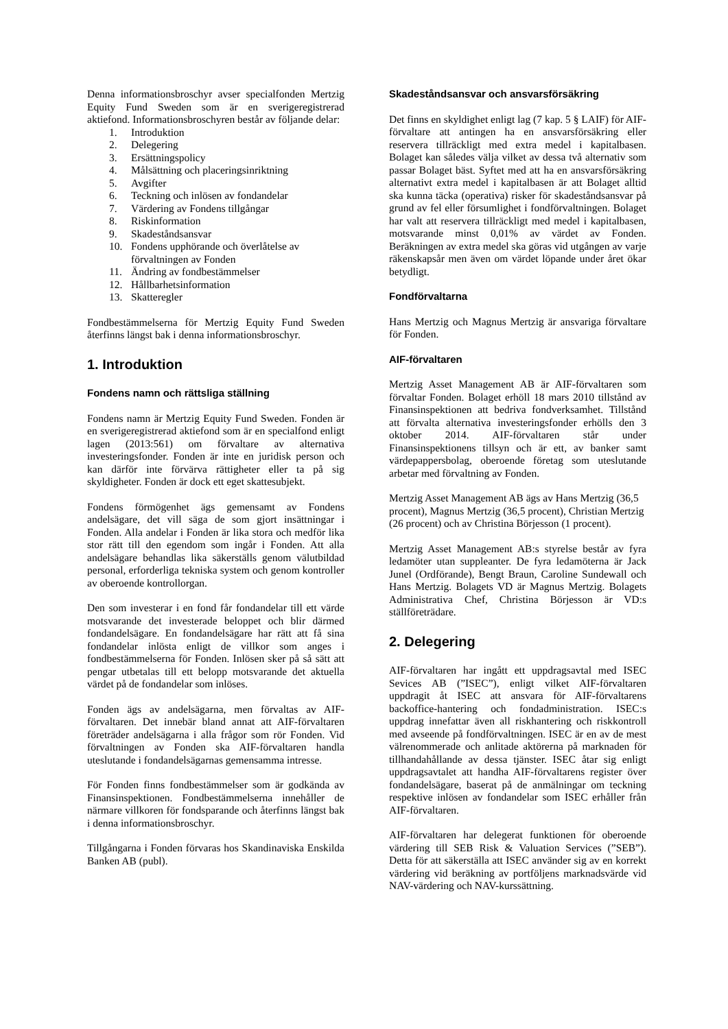Denna informationsbroschyr avser specialfonden Mertzig Equity Fund Sweden som är en sverigeregistrerad aktiefond. Informationsbroschyren består av följande delar:
1. Introduktion
2. Delegering
3. Ersättningspolicy
4. Målsättning och placeringsinriktning
5. Avgifter
6. Teckning och inlösen av fondandelar
7. Värdering av Fondens tillgångar
8. Riskinformation
9. Skadeståndsansvar
10. Fondens upphörande och överlåtelse av förvaltningen av Fonden
11. Ändring av fondbestämmelser
12. Hållbarhetsinformation
13. Skatteregler
Fondbestämmelserna för Mertzig Equity Fund Sweden återfinns längst bak i denna informationsbroschyr.
1. Introduktion
Fondens namn och rättsliga ställning
Fondens namn är Mertzig Equity Fund Sweden. Fonden är en sverigeregistrerad aktiefond som är en specialfond enligt lagen (2013:561) om förvaltare av alternativa investeringsfonder. Fonden är inte en juridisk person och kan därför inte förvärva rättigheter eller ta på sig skyldigheter. Fonden är dock ett eget skattesubjekt.
Fondens förmögenhet ägs gemensamt av Fondens andelsägare, det vill säga de som gjort insättningar i Fonden. Alla andelar i Fonden är lika stora och medför lika stor rätt till den egendom som ingår i Fonden. Att alla andelsägare behandlas lika säkerställs genom välutbildad personal, erforderliga tekniska system och genom kontroller av oberoende kontrollorgan.
Den som investerar i en fond får fondandelar till ett värde motsvarande det investerade beloppet och blir därmed fondandelsägare. En fondandelsägare har rätt att få sina fondandelar inlösta enligt de villkor som anges i fondbestämmelserna för Fonden. Inlösen sker på så sätt att pengar utbetalas till ett belopp motsvarande det aktuella värdet på de fondandelar som inlöses.
Fonden ägs av andelsägarna, men förvaltas av AIF-förvaltaren. Det innebär bland annat att AIF-förvaltaren företräder andelsägarna i alla frågor som rör Fonden. Vid förvaltningen av Fonden ska AIF-förvaltaren handla uteslutande i fondandelsägarnas gemensamma intresse.
För Fonden finns fondbestämmelser som är godkända av Finansinspektionen. Fondbestämmelserna innehåller de närmare villkoren för fondsparande och återfinns längst bak i denna informationsbroschyr.
Tillgångarna i Fonden förvaras hos Skandinaviska Enskilda Banken AB (publ).
Skadeståndsansvar och ansvarsförsäkring
Det finns en skyldighet enligt lag (7 kap. 5 § LAIF) för AIF-förvaltare att antingen ha en ansvarsförsäkring eller reservera tillräckligt med extra medel i kapitalbasen. Bolaget kan således välja vilket av dessa två alternativ som passar Bolaget bäst. Syftet med att ha en ansvarsförsäkring alternativt extra medel i kapitalbasen är att Bolaget alltid ska kunna täcka (operativa) risker för skadeståndsansvar på grund av fel eller försumlighet i fondförvaltningen. Bolaget har valt att reservera tillräckligt med medel i kapitalbasen, motsvarande minst 0,01% av värdet av Fonden. Beräkningen av extra medel ska göras vid utgången av varje räkenskapsår men även om värdet löpande under året ökar betydligt.
Fondförvaltarna
Hans Mertzig och Magnus Mertzig är ansvariga förvaltare för Fonden.
AIF-förvaltaren
Mertzig Asset Management AB är AIF-förvaltaren som förvaltar Fonden. Bolaget erhöll 18 mars 2010 tillstånd av Finansinspektionen att bedriva fondverksamhet. Tillstånd att förvalta alternativa investeringsfonder erhölls den 3 oktober 2014. AIF-förvaltaren står under Finansinspektionens tillsyn och är ett, av banker samt värdepappersbolag, oberoende företag som uteslutande arbetar med förvaltning av Fonden.
Mertzig Asset Management AB ägs av Hans Mertzig (36,5 procent), Magnus Mertzig (36,5 procent), Christian Mertzig (26 procent) och av Christina Börjesson (1 procent).
Mertzig Asset Management AB:s styrelse består av fyra ledamöter utan suppleanter. De fyra ledamöterna är Jack Junel (Ordförande), Bengt Braun, Caroline Sundewall och Hans Mertzig. Bolagets VD är Magnus Mertzig. Bolagets Administrativa Chef, Christina Börjesson är VD:s ställföreträdare.
2. Delegering
AIF-förvaltaren har ingått ett uppdragsavtal med ISEC Sevices AB (”ISEC”), enligt vilket AIF-förvaltaren uppdragit åt ISEC att ansvara för AIF-förvaltarens backoffice-hantering och fondadministration. ISEC:s uppdrag innefattar även all riskhantering och riskkontroll med avseende på fondförvaltningen. ISEC är en av de mest välrenommerade och anlitade aktörerna på marknaden för tillhandahållande av dessa tjänster. ISEC åtar sig enligt uppdragsavtalet att handha AIF-förvaltarens register över fondandelsägare, baserat på de anmälningar om teckning respektive inlösen av fondandelar som ISEC erhåller från AIF-förvaltaren.
AIF-förvaltaren har delegerat funktionen för oberoende värdering till SEB Risk & Valuation Services (”SEB”). Detta för att säkerställa att ISEC använder sig av en korrekt värdering vid beräkning av portföljens marknadsvärde vid NAV-värdering och NAV-kurssättning.